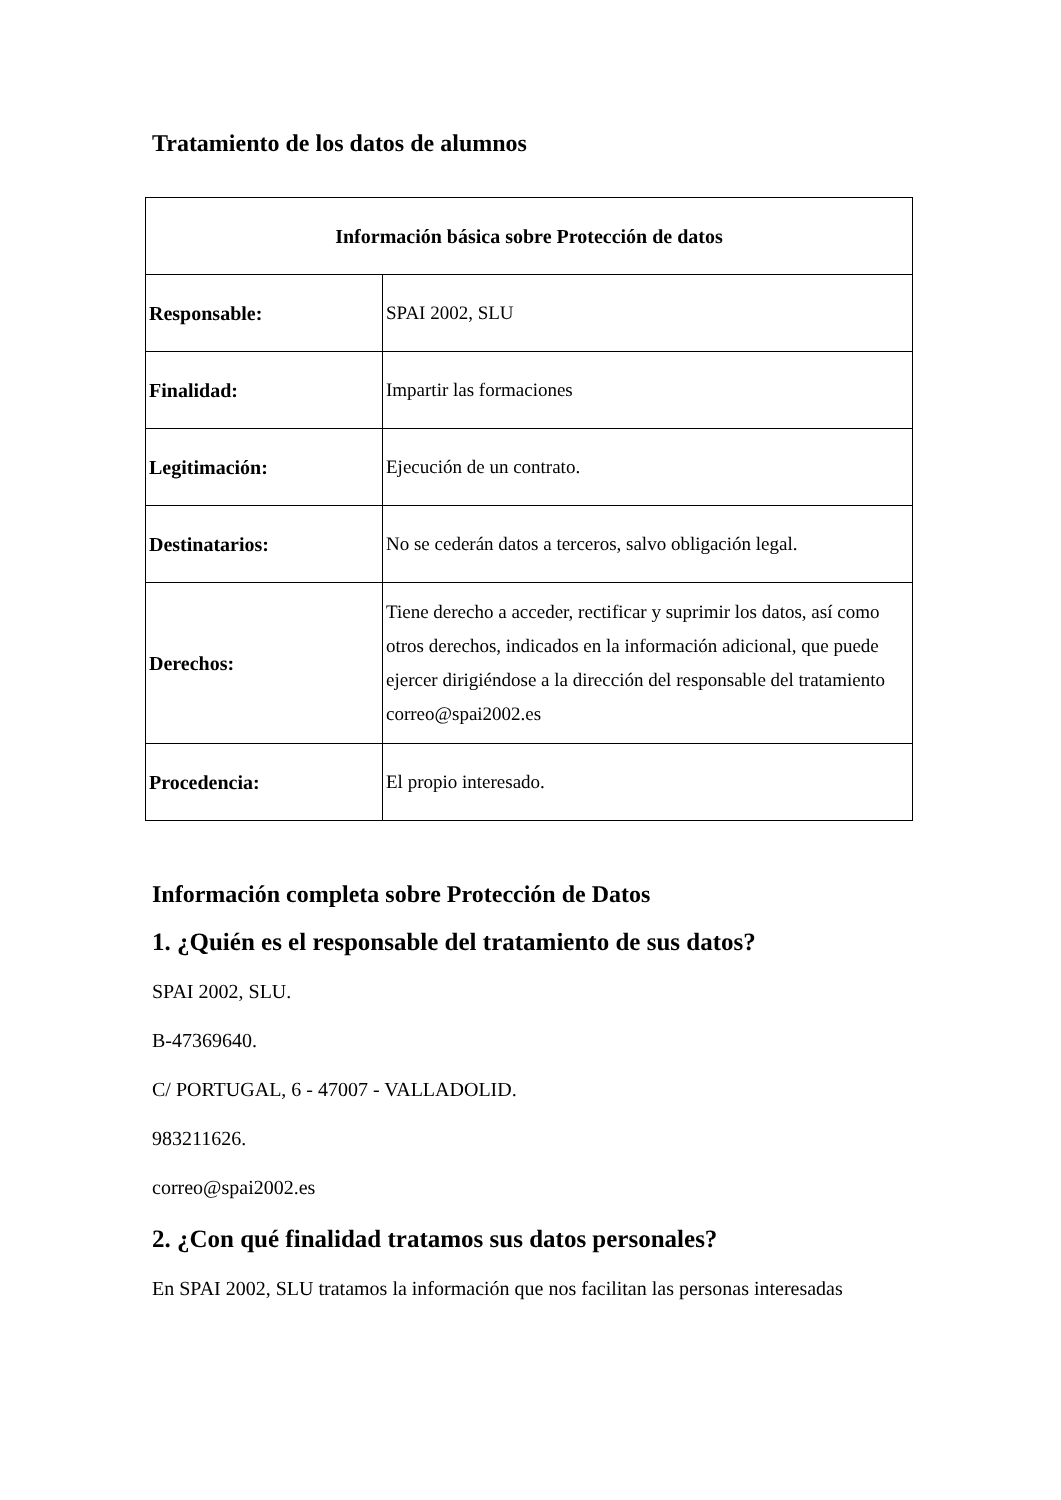Tratamiento de los datos de alumnos
| Información básica sobre Protección de datos | |
| --- | --- |
| Responsable: | SPAI 2002, SLU |
| Finalidad: | Impartir las formaciones |
| Legitimación: | Ejecución de un contrato. |
| Destinatarios: | No se cederán datos a terceros, salvo obligación legal. |
| Derechos: | Tiene derecho a acceder, rectificar y suprimir los datos, así como otros derechos, indicados en la información adicional, que puede ejercer dirigiéndose a la dirección del responsable del tratamiento correo@spai2002.es |
| Procedencia: | El propio interesado. |
Información completa sobre Protección de Datos
1. ¿Quién es el responsable del tratamiento de sus datos?
SPAI 2002, SLU.
B-47369640.
C/ PORTUGAL, 6 - 47007 - VALLADOLID.
983211626.
correo@spai2002.es
2. ¿Con qué finalidad tratamos sus datos personales?
En SPAI 2002, SLU tratamos la información que nos facilitan las personas interesadas